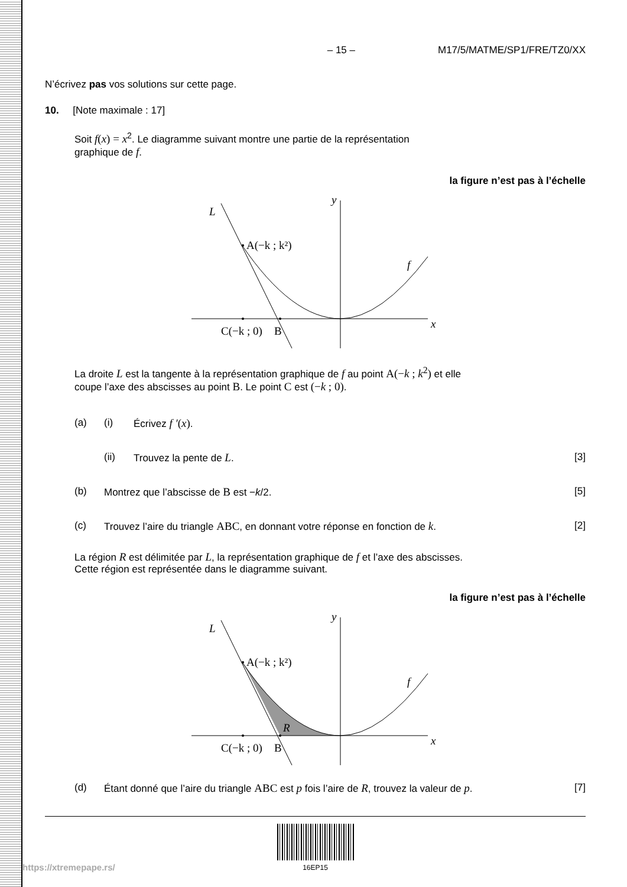– 15 – M17/5/MATME/SP1/FRE/TZ0/XX
N’écrivez pas vos solutions sur cette page.
10. [Note maximale : 17]
Soit f(x) = x<sup>2</sup>. Le diagramme suivant montre une partie de la représentation
graphique de f.
la figure n’est pas à l’échelle
L
y
x
f
A(−k ; k²)
C(−k ; 0)
B
La droite L est la tangente à la représentation graphique de f au point A(−k ; k<sup>2</sup>) et elle
coupe l’axe des abscisses au point B. Le point C est (−k ; 0).
(a) (i) Écrivez f ′(x).
(ii) Trouvez la pente de L. [3]
(b) Montrez que l’abscisse de B est −k/2. [5]
(c) Trouvez l’aire du triangle ABC, en donnant votre réponse en fonction de k. [2]
La région R est délimitée par L, la représentation graphique de f et l’axe des abscisses.
Cette région est représentée dans le diagramme suivant.
la figure n’est pas à l’échelle
L
y
x
f
R
A(−k ; k²)
C(−k ; 0)
B
(d) Étant donné que l’aire du triangle ABC est p fois l’aire de R, trouvez la valeur de p. [7]
16EP15
https://xtremepape.rs/